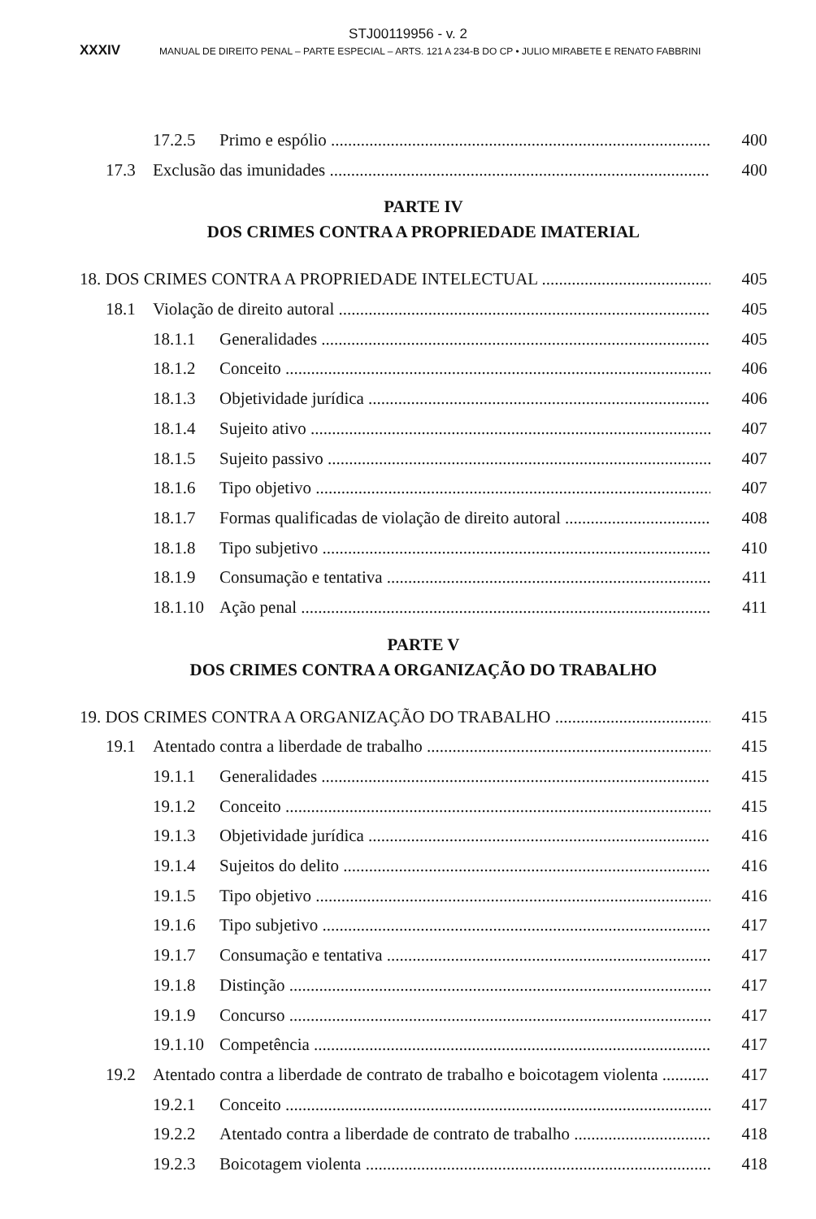STJ00119956 - v. 2
XXXIV MANUAL DE DIREITO PENAL – PARTE ESPECIAL – ARTS. 121 A 234-B DO CP • JULIO MIRABETE E RENATO FABBRINI
17.2.5 Primo e espólio 400
17.3 Exclusão das imunidades 400
PARTE IV
DOS CRIMES CONTRA A PROPRIEDADE IMATERIAL
18. DOS CRIMES CONTRA A PROPRIEDADE INTELECTUAL 405
18.1 Violação de direito autoral 405
18.1.1 Generalidades 405
18.1.2 Conceito 406
18.1.3 Objetividade jurídica 406
18.1.4 Sujeito ativo 407
18.1.5 Sujeito passivo 407
18.1.6 Tipo objetivo 407
18.1.7 Formas qualificadas de violação de direito autoral 408
18.1.8 Tipo subjetivo 410
18.1.9 Consumação e tentativa 411
18.1.10 Ação penal 411
PARTE V
DOS CRIMES CONTRA A ORGANIZAÇÃO DO TRABALHO
19. DOS CRIMES CONTRA A ORGANIZAÇÃO DO TRABALHO 415
19.1 Atentado contra a liberdade de trabalho 415
19.1.1 Generalidades 415
19.1.2 Conceito 415
19.1.3 Objetividade jurídica 416
19.1.4 Sujeitos do delito 416
19.1.5 Tipo objetivo 416
19.1.6 Tipo subjetivo 417
19.1.7 Consumação e tentativa 417
19.1.8 Distinção 417
19.1.9 Concurso 417
19.1.10 Competência 417
19.2 Atentado contra a liberdade de contrato de trabalho e boicotagem violenta 417
19.2.1 Conceito 417
19.2.2 Atentado contra a liberdade de contrato de trabalho 418
19.2.3 Boicotagem violenta 418